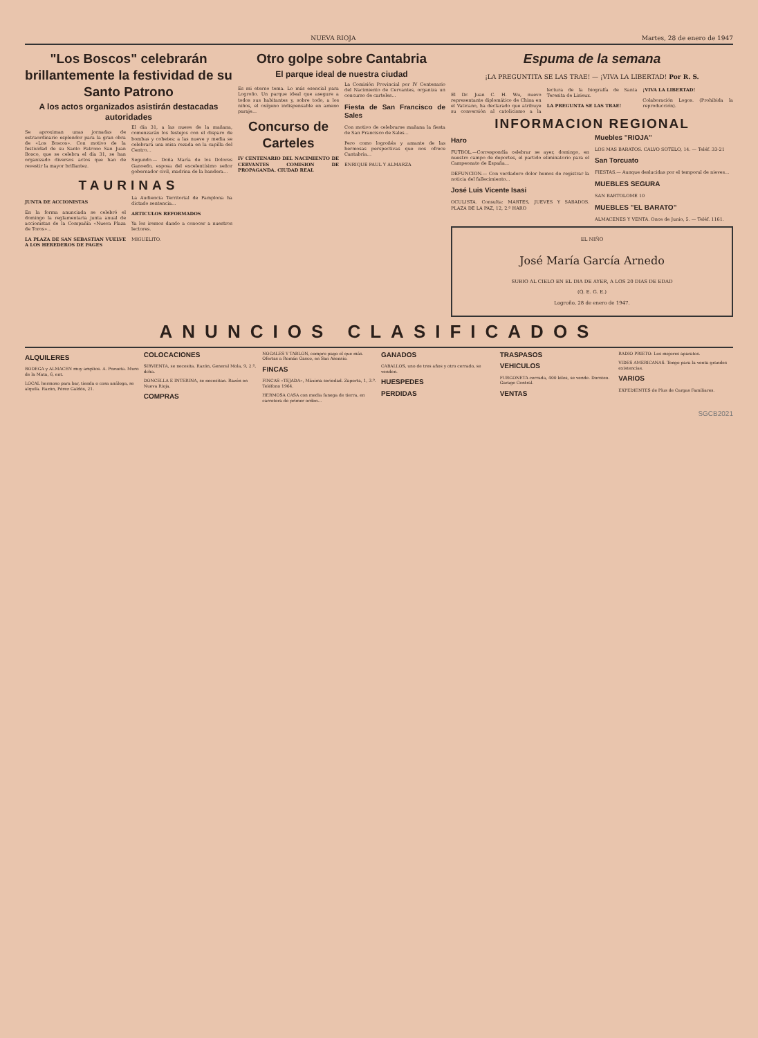NUEVA RIOJA Martes, 28 de enero de 1947
"Los Boscos" celebrarán brillantemente la festividad de su Santo Patrono
A los actos organizados asistirán destacadas autoridades
Se aproximan unas jornadas de extraordinario esplendor para la gran obra de «Los Boscos». Con motivo de la festividad de su Santo Patrono San Juan Bosco, que se celebra el día 31, se han organizado diversos actos que han de revestir la mayor brillantez.
El día 31, a las nueve de la mañana, comenzarán los festejos con el disparo de bombas y cohetes; a las nueve y media se celebrará una misa rezada en la capilla del Centro...
Segundo.— Doña María de los Dolores Ganoedo, esposa del excelentísimo señor gobernador civil, madrina de la bandera...
TAURINAS
JUNTA DE ACCIONISTAS
En la forma anunciada se celebró el domingo la reglamentaria junta anual de accionistas de la Compañía «Nueva Plaza de Toros»...
LA PLAZA DE SAN SEBASTIAN VUELVE A LOS HEREDEROS DE PAGES
La Audiencia Territorial de Pamplona ha dictado sentencia...
ARTICULOS REFORMADOS
Ya los iremos dando a conocer a nuestros lectores.
MIGUELITO.
Otro golpe sobre Cantabria
El parque ideal de nuestra ciudad
Es mi eterno tema. Lo más esencial para Logroño. Un parque ideal que asegure a todos sus habitantes y, sobre todo, a los niños, el oxígeno indispensable en ameno paraje...
Concurso de Carteles
IV CENTENARIO DEL NACIMIENTO DE CERVANTES COMISION DE PROPAGANDA. CIUDAD REAL
La Comisión Provincial por IV Centenario del Nacimiento de Cervantes, organiza un concurso de carteles...
Fiesta de San Francisco de Sales
Con motivo de celebrarse mañana la fiesta de San Francisco de Sales...
Pero como logroñés y amante de las hermosas perspectivas que nos ofrece Cantabria...
ENRIQUE PAUL Y ALMARZA
Espuma de la semana
¡LA PREGUNTITA SE LAS TRAE! — ¡VIVA LA LIBERTAD! Por R. S.
El Dr. Juan C. H. Wu, nuevo representante diplomático de China en el Vaticano, ha declarado que atribuye su conversión al catolicismo a la lectura de la biografía de Santa Teresita de Lisieux.
LA PREGUNTA SE LAS TRAE!
¡VIVA LA LIBERTAD!
Colaboración Logos. (Prohibida la reproducción).
INFORMACION REGIONAL
Haro
FUTBOL.—Correspondía celebrar se ayer, domingo, en nuestro campo de deportes, el partido eliminatorio para el Campeonato de España...
DEFUNCION.— Con verdadero dolor hemos de registrar la noticia del fallecimiento...
José Luis Vicente Isasi
OCULISTA. Consulta: MARTES, JUEVES Y SABADOS. PLAZA DE LA PAZ, 12, 2.º HARO
Muebles "RIOJA"
LOS MAS BARATOS. CALVO SOTELO, 14. — Teléf. 33-21
San Torcuato
FIESTAS.— Aunque deslucidas por el temporal de nieves...
MUEBLES SEGURA
SAN BARTOLOME 10
MUEBLES "EL BARATO"
ALMACENES Y VENTA. Once de Junio, 5. — Teléf. 1161.
EL NIÑO
José María García Arnedo
SUBIO AL CIELO EN EL DIA DE AYER, A LOS 20 DIAS DE EDAD
(Q. E. G. E.)
Logroño, 28 de enero de 1947.
ANUNCIOS CLASIFICADOS
ALQUILERES
BODEGA y ALMACEN muy amplios. A. Pozueta. Muro de la Mata, 6, ent.
LOCAL hermoso para bar, tienda o cosa análoga, se alquila. Razón, Pérez Galdós, 21.
COLOCACIONES
SIRVIENTA, se necesita. Razón, General Mola, 9, 2.º, dcha.
DONCELLA E INTERINA, se necesitan. Razón en Nueva Rioja.
COMPRAS
NOGALES Y TABLON, compro pago el que más. Ofertas a Román Gasco, en San Asensio.
FINCAS
FINCAS «TEJADA», Máxima seriedad. Zaporta, 1, 3.º. Teléfono 1964.
HERMOSA CASA con media fanega de tierra, en carretera de primer orden...
GANADOS
CABALLOS, uno de tres años y otro cerrado, se venden.
HUESPEDES
PERDIDAS
TRASPASOS
VEHICULOS
FURGONETA cerrada, 400 kilos, se vende. Doroteo. Garage Central.
VENTAS
RADIO PRIETO: Los mejores aparatos.
VIDES AMERICANAS. Tengo para la venta grandes existencias.
VARIOS
EXPEDIENTES de Plus de Cargas Familiares.
SGCB2021